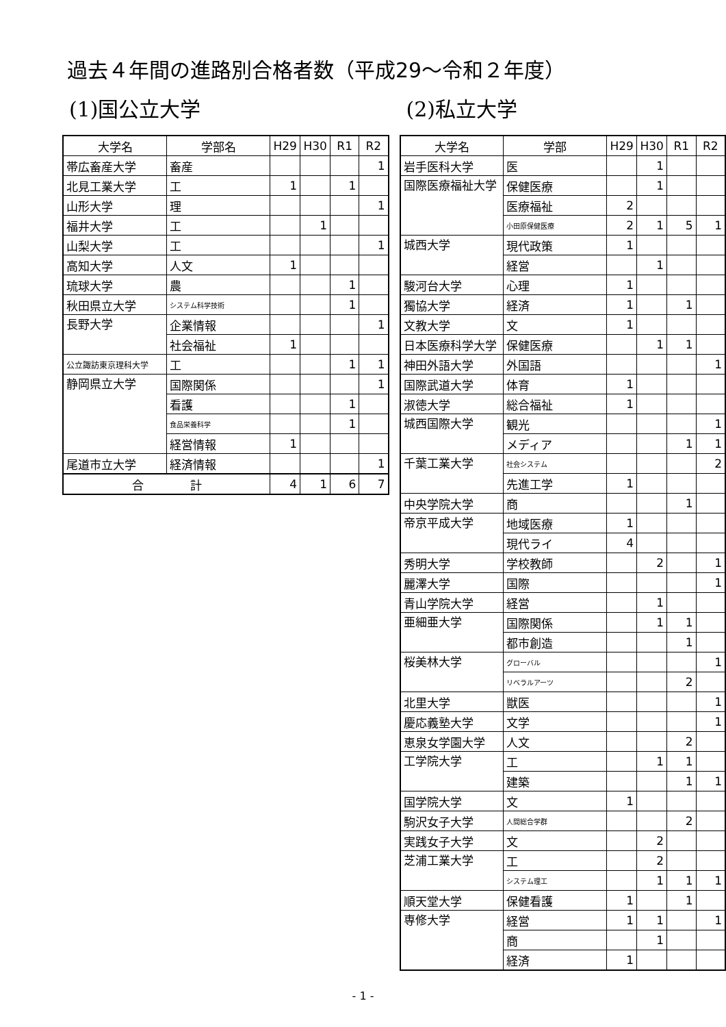過去４年間の進路別合格者数（平成29～令和２年度）
(1)国公立大学
| 大学名 | 学部名 | H29 | H30 | R1 | R2 |
| --- | --- | --- | --- | --- | --- |
| 帯広畜産大学 | 畜産 | | | | 1 |
| 北見工業大学 | 工 | 1 | | 1 | |
| 山形大学 | 理 | | | | 1 |
| 福井大学 | 工 | | 1 | | |
| 山梨大学 | 工 | | | | 1 |
| 高知大学 | 人文 | 1 | | | |
| 琉球大学 | 農 | | | 1 | |
| 秋田県立大学 | システム科学技術 | | | 1 | |
| 長野大学 | 企業情報 | | | | 1 |
| | 社会福祉 | 1 | | | |
| 公立諏訪東京理科大学 | 工 | | | 1 | 1 |
| 静岡県立大学 | 国際関係 | | | | 1 |
| | 看護 | | | 1 | |
| | 食品栄養科学 | | | 1 | |
| | 経営情報 | 1 | | | |
| 尾道市立大学 | 経済情報 | | | | 1 |
| 合 計 | | 4 | 1 | 6 | 7 |
(2)私立大学
| 大学名 | 学部 | H29 | H30 | R1 | R2 |
| --- | --- | --- | --- | --- | --- |
| 岩手医科大学 | 医 | | 1 | | |
| 国際医療福祉大学 | 保健医療 | | 1 | | |
| | 医療福祉 | 2 | | | |
| | 小田原保健医療 | 2 | 1 | 5 | 1 |
| 城西大学 | 現代政策 | 1 | | | |
| | 経営 | | 1 | | |
| 駿河台大学 | 心理 | 1 | | | |
| 獨協大学 | 経済 | 1 | | 1 | |
| 文教大学 | 文 | 1 | | | |
| 日本医療科学大学 | 保健医療 | | 1 | 1 | |
| 神田外語大学 | 外国語 | | | | 1 |
| 国際武道大学 | 体育 | 1 | | | |
| 淑徳大学 | 総合福祉 | 1 | | | |
| 城西国際大学 | 観光 | | | | 1 |
| | メディア | | | 1 | 1 |
| 千葉工業大学 | 社会システム | | | | 2 |
| | 先進工学 | 1 | | | |
| 中央学院大学 | 商 | | | 1 | |
| 帝京平成大学 | 地域医療 | 1 | | | |
| | 現代ライ | 4 | | | |
| 秀明大学 | 学校教師 | | 2 | | 1 |
| 麗澤大学 | 国際 | | | | 1 |
| 青山学院大学 | 経営 | | 1 | | |
| 亜細亜大学 | 国際関係 | | 1 | 1 | |
| | 都市創造 | | | 1 | |
| 桜美林大学 | グローバル | | | | 1 |
| | リベラルアーツ | | | 2 | |
| 北里大学 | 獣医 | | | | 1 |
| 慶応義塾大学 | 文学 | | | | 1 |
| 恵泉女学園大学 | 人文 | | | 2 | |
| 工学院大学 | 工 | | 1 | 1 | |
| | 建築 | | | 1 | 1 |
| 国学院大学 | 文 | 1 | | | |
| 駒沢女子大学 | 人間総合学群 | | | 2 | |
| 実践女子大学 | 文 | | 2 | | |
| 芝浦工業大学 | 工 | | 2 | | |
| | システム理工 | | 1 | 1 | 1 |
| 順天堂大学 | 保健看護 | 1 | | 1 | |
| 専修大学 | 経営 | 1 | 1 | | 1 |
| | 商 | | 1 | | |
| | 経済 | 1 | | | |
- 1 -